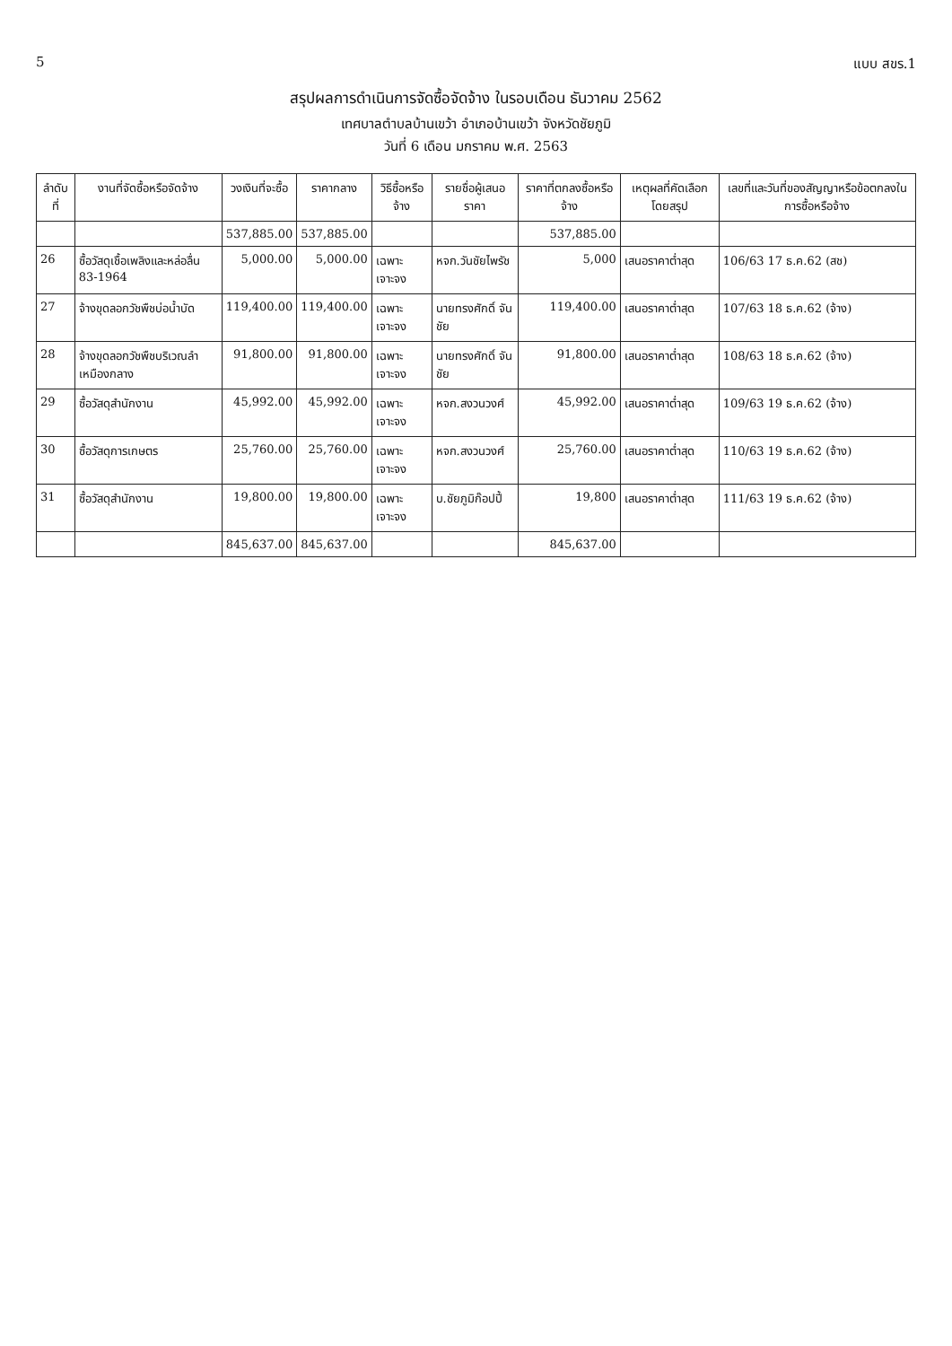5 แบบ สขร.1
สรุปผลการดำเนินการจัดซื้อจัดจ้าง ในรอบเดือน ธันวาคม 2562
เทศบาลตำบลบ้านเขว้า อำเภอบ้านเขว้า จังหวัดชัยภูมิ
วันที่ 6 เดือน มกราคม พ.ศ. 2563
| ลำดับที่ | งานที่จัดซื้อหรือจัดจ้าง | วงเงินที่จะซื้อ | ราคากลาง | วิธีซื้อหรือจ้าง | รายชื่อผู้เสนอราคา | ราคาที่ตกลงซื้อหรือจ้าง | เหตุผลที่คัดเลือกโดยสรุป | เลขที่และวันที่ของสัญญาหรือข้อตกลงในการซื้อหรือจ้าง |
| --- | --- | --- | --- | --- | --- | --- | --- | --- |
| | | 537,885.00 | 537,885.00 | | | 537,885.00 | | |
| 26 | ซื้อวัสดุเชื้อเพลิงและหล่อลื่น 83-1964 | 5,000.00 | 5,000.00 | เฉพาะเจาะจง | หจก.วันชัยไพรัช | 5,000 | เสนอราคาต่ำสุด | 106/63 17 ธ.ค.62 (สช) |
| 27 | จ้างขุดลอกวัชพืชบ่อน้ำบัด | 119,400.00 | 119,400.00 | เฉพาะเจาะจง | นายทรงศักดิ์ จันชัย | 119,400.00 | เสนอราคาต่ำสุด | 107/63 18 ธ.ค.62 (จ้าง) |
| 28 | จ้างขุดลอกวัชพืชบริเวณลำเหมืองกลาง | 91,800.00 | 91,800.00 | เฉพาะเจาะจง | นายทรงศักดิ์ จันชัย | 91,800.00 | เสนอราคาต่ำสุด | 108/63 18 ธ.ค.62 (จ้าง) |
| 29 | ซื้อวัสดุสำนักงาน | 45,992.00 | 45,992.00 | เฉพาะเจาะจง | หจก.สงวนวงศ์ | 45,992.00 | เสนอราคาต่ำสุด | 109/63 19 ธ.ค.62 (จ้าง) |
| 30 | ซื้อวัสดุการเกษตร | 25,760.00 | 25,760.00 | เฉพาะเจาะจง | หจก.สงวนวงศ์ | 25,760.00 | เสนอราคาต่ำสุด | 110/63 19 ธ.ค.62 (จ้าง) |
| 31 | ซื้อวัสดุสำนักงาน | 19,800.00 | 19,800.00 | เฉพาะเจาะจง | บ.ชัยภูมิก๊อปปี้ | 19,800 | เสนอราคาต่ำสุด | 111/63 19 ธ.ค.62 (จ้าง) |
| | | 845,637.00 | 845,637.00 | | | 845,637.00 | | |